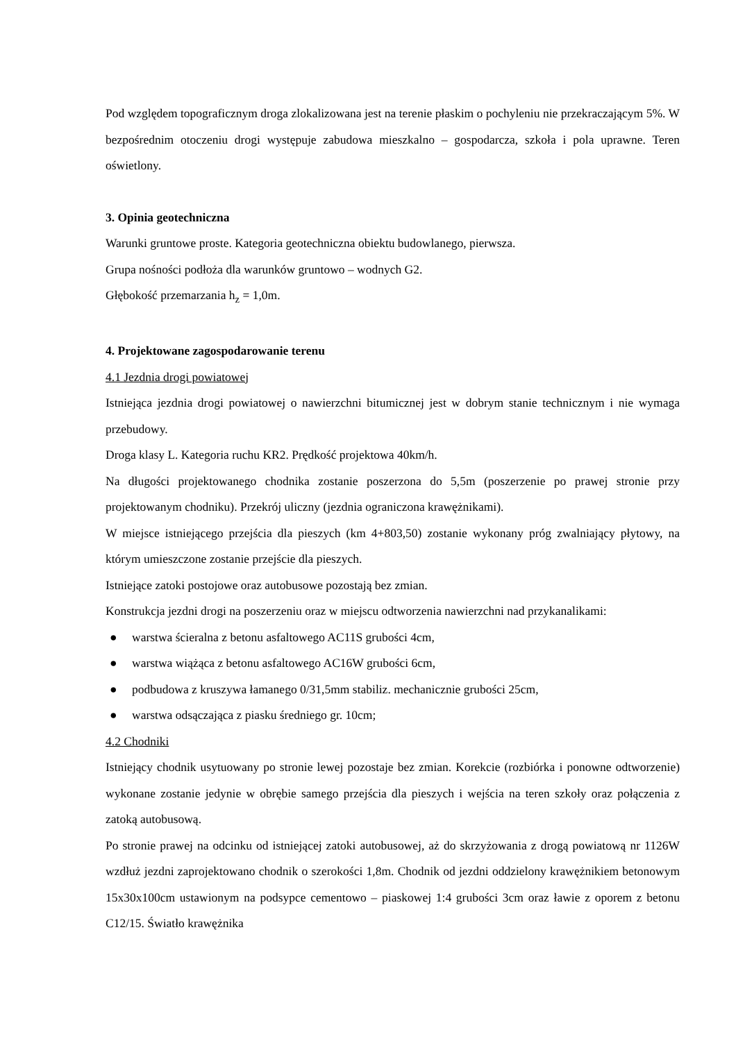Pod względem topograficznym droga zlokalizowana jest na terenie płaskim o pochyleniu nie przekraczającym 5%. W bezpośrednim otoczeniu drogi występuje zabudowa mieszkalno – gospodarcza, szkoła i pola uprawne. Teren oświetlony.
3. Opinia geotechniczna
Warunki gruntowe proste. Kategoria geotechniczna obiektu budowlanego, pierwsza.
Grupa nośności podłoża dla warunków gruntowo – wodnych G2.
Głębokość przemarzania h<sub>z</sub> = 1,0m.
4. Projektowane zagospodarowanie terenu
4.1 Jezdnia drogi powiatowej
Istniejąca jezdnia drogi powiatowej o nawierzchni bitumicznej jest w dobrym stanie technicznym i nie wymaga przebudowy.
Droga klasy L. Kategoria ruchu KR2. Prędkość projektowa 40km/h.
Na długości projektowanego chodnika zostanie poszerzona do 5,5m (poszerzenie po prawej stronie przy projektowanym chodniku). Przekrój uliczny (jezdnia ograniczona krawężnikami).
W miejsce istniejącego przejścia dla pieszych (km 4+803,50) zostanie wykonany próg zwalniający płytowy, na którym umieszczone zostanie przejście dla pieszych.
Istniejące zatoki postojowe oraz autobusowe pozostają bez zmian.
Konstrukcja jezdni drogi na poszerzeniu oraz w miejscu odtworzenia nawierzchni nad przykanalikami:
● warstwa ścieralna z betonu asfaltowego AC11S grubości 4cm,
● warstwa wiążąca z betonu asfaltowego AC16W grubości 6cm,
● podbudowa z kruszywa łamanego 0/31,5mm stabiliz. mechanicznie grubości 25cm,
● warstwa odsączająca z piasku średniego gr. 10cm;
4.2 Chodniki
Istniejący chodnik usytuowany po stronie lewej pozostaje bez zmian. Korekcie (rozbiórka i ponowne odtworzenie) wykonane zostanie jedynie w obrębie samego przejścia dla pieszych i wejścia na teren szkoły oraz połączenia z zatoką autobusową.
Po stronie prawej na odcinku od istniejącej zatoki autobusowej, aż do skrzyżowania z drogą powiatową nr 1126W wzdłuż jezdni zaprojektowano chodnik o szerokości 1,8m. Chodnik od jezdni oddzielony krawężnikiem betonowym 15x30x100cm ustawionym na podsypce cementowo – piaskowej 1:4 grubości 3cm oraz ławie z oporem z betonu C12/15. Światło krawężnika